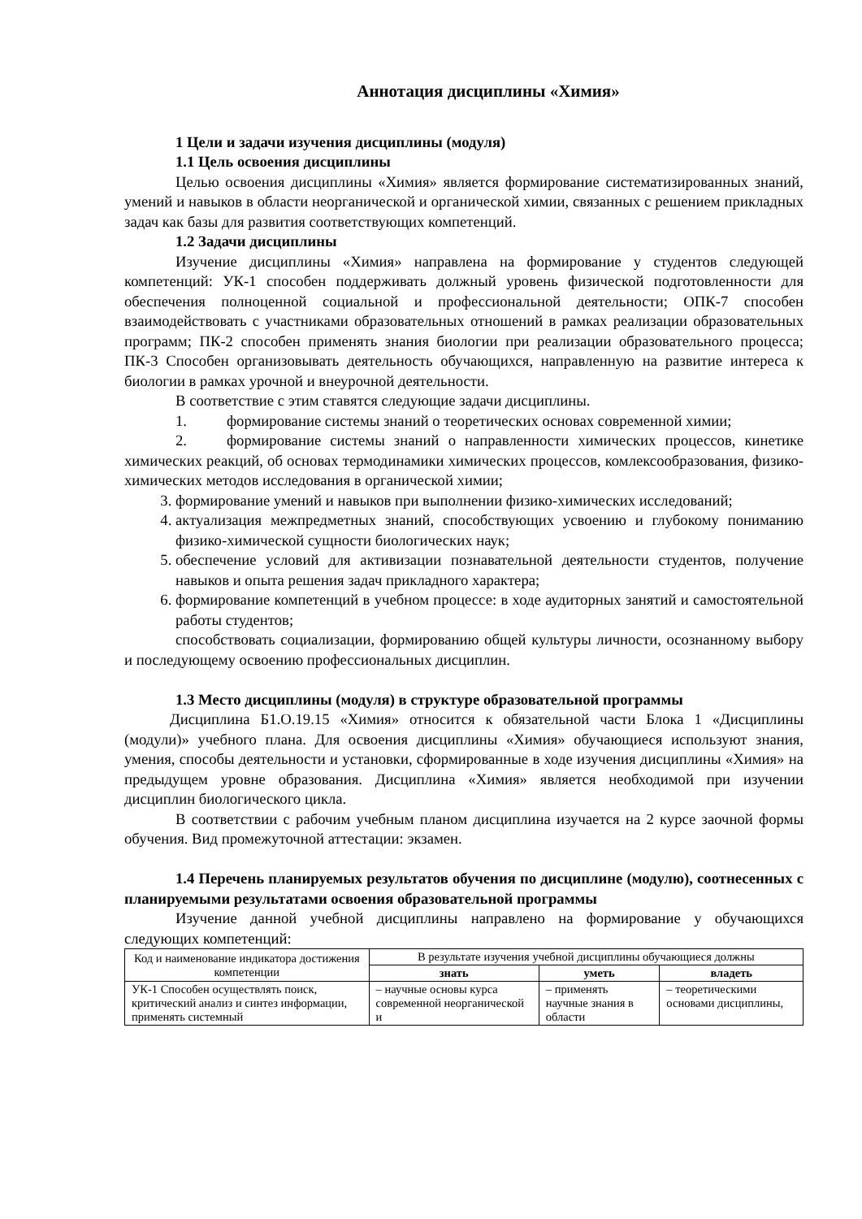Аннотация дисциплины «Химия»
1 Цели и задачи изучения дисциплины (модуля)
1.1 Цель освоения дисциплины
Целью освоения дисциплины «Химия» является формирование систематизированных знаний, умений и навыков в области неорганической и органической химии, связанных с решением прикладных задач как базы для развития соответствующих компетенций.
1.2 Задачи дисциплины
Изучение дисциплины «Химия» направлена на формирование у студентов следующей компетенций: УК-1 способен поддерживать должный уровень физической подготовленности для обеспечения полноценной социальной и профессиональной деятельности; ОПК-7 способен взаимодействовать с участниками образовательных отношений в рамках реализации образовательных программ; ПК-2 способен применять знания биологии при реализации образовательного процесса; ПК-3 Способен организовывать деятельность обучающихся, направленную на развитие интереса к биологии в рамках урочной и внеурочной деятельности.
В соответствие с этим ставятся следующие задачи дисциплины.
1. формирование системы знаний о теоретических основах современной химии;
2. формирование системы знаний о направленности химических процессов, кинетике химических реакций, об основах термодинамики химических процессов, комлексообразования, физико-химических методов исследования в органической химии;
3. формирование умений и навыков при выполнении физико-химических исследований;
4. актуализация межпредметных знаний, способствующих усвоению и глубокому пониманию физико-химической сущности биологических наук;
5. обеспечение условий для активизации познавательной деятельности студентов, получение навыков и опыта решения задач прикладного характера;
6. формирование компетенций в учебном процессе: в ходе аудиторных занятий и самостоятельной работы студентов;
способствовать социализации, формированию общей культуры личности, осознанному выбору и последующему освоению профессиональных дисциплин.
1.3 Место дисциплины (модуля) в структуре образовательной программы
Дисциплина Б1.О.19.15 «Химия» относится к обязательной части Блока 1 «Дисциплины (модули)» учебного плана. Для освоения дисциплины «Химия» обучающиеся используют знания, умения, способы деятельности и установки, сформированные в ходе изучения дисциплины «Химия» на предыдущем уровне образования. Дисциплина «Химия» является необходимой при изучении дисциплин биологического цикла.
В соответствии с рабочим учебным планом дисциплина изучается на 2 курсе заочной формы обучения. Вид промежуточной аттестации: экзамен.
1.4 Перечень планируемых результатов обучения по дисциплине (модулю), соотнесенных с планируемыми результатами освоения образовательной программы
Изучение данной учебной дисциплины направлено на формирование у обучающихся следующих компетенций:
| Код и наименование индикатора достижения компетенции | В результате изучения учебной дисциплины обучающиеся должны | | |
| --- | --- | --- | --- |
| | знать | уметь | владеть |
| УК-1 Способен осуществлять поиск, критический анализ и синтез информации, применять системный | – научные основы курса современной неорганической и | – применять научные знания в области | – теоретическими основами дисциплины, |